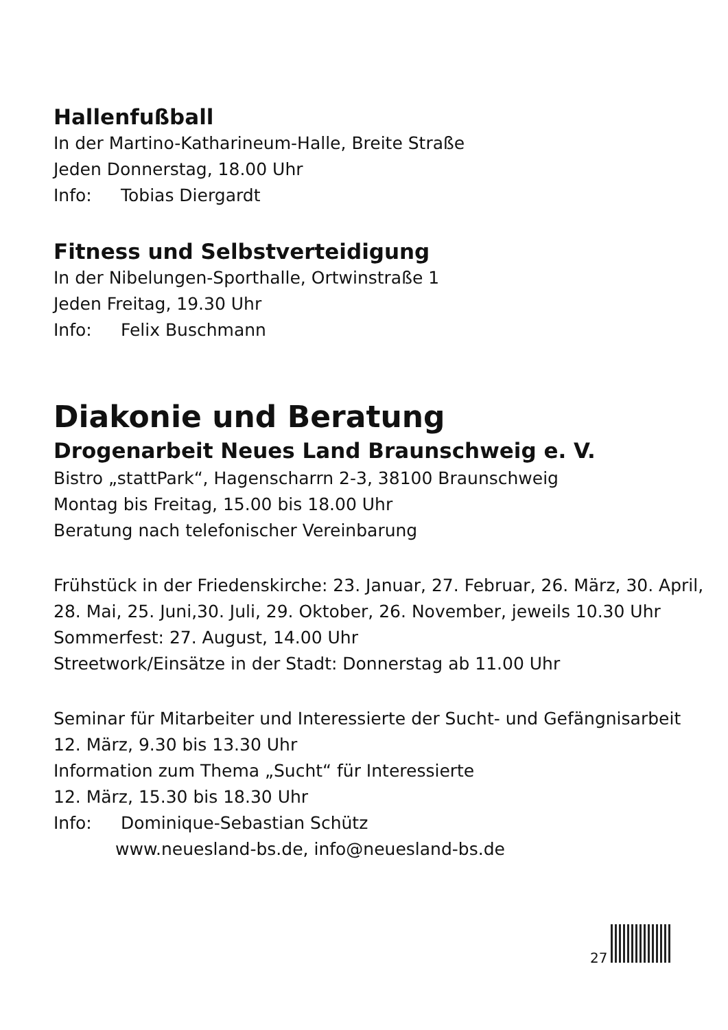Hallenfußball
In der Martino-Katharineum-Halle, Breite Straße
Jeden Donnerstag, 18.00 Uhr
Info: Tobias Diergardt
Fitness und Selbstverteidigung
In der Nibelungen-Sporthalle, Ortwinstraße 1
Jeden Freitag, 19.30 Uhr
Info: Felix Buschmann
Diakonie und Beratung
Drogenarbeit Neues Land Braunschweig e. V.
Bistro „stattPark“, Hagenscharrn 2-3, 38100 Braunschweig
Montag bis Freitag, 15.00 bis 18.00 Uhr
Beratung nach telefonischer Vereinbarung
Frühstück in der Friedenskirche: 23. Januar, 27. Februar, 26. März, 30. April,
28. Mai, 25. Juni,30. Juli, 29. Oktober, 26. November, jeweils 10.30 Uhr
Sommerfest: 27. August, 14.00 Uhr
Streetwork/Einsätze in der Stadt: Donnerstag ab 11.00 Uhr
Seminar für Mitarbeiter und Interessierte der Sucht- und Gefängnisarbeit
12. März, 9.30 bis 13.30 Uhr
Information zum Thema „Sucht“ für Interessierte
12. März, 15.30 bis 18.30 Uhr
Info: Dominique-Sebastian Schütz
www.neuesland-bs.de, info@neuesland-bs.de
27